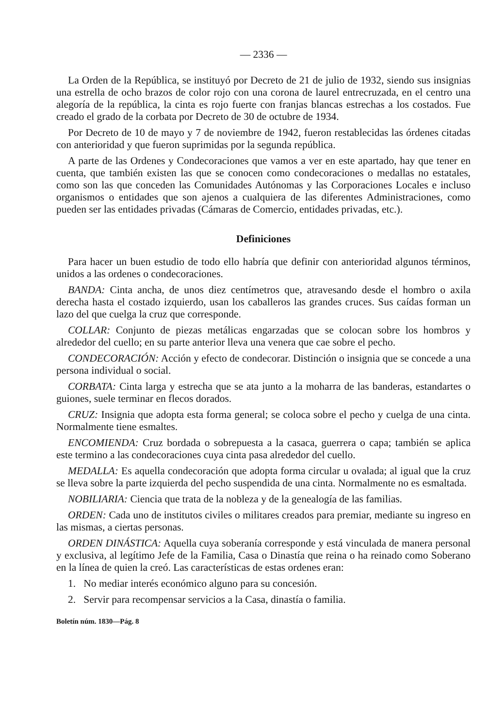— 2336 —
La Orden de la República, se instituyó por Decreto de 21 de julio de 1932, siendo sus insignias una estrella de ocho brazos de color rojo con una corona de laurel entrecruzada, en el centro una alegoría de la república, la cinta es rojo fuerte con franjas blancas estrechas a los costados. Fue creado el grado de la corbata por Decreto de 30 de octubre de 1934.
Por Decreto de 10 de mayo y 7 de noviembre de 1942, fueron restablecidas las órdenes citadas con anterioridad y que fueron suprimidas por la segunda república.
A parte de las Ordenes y Condecoraciones que vamos a ver en este apartado, hay que tener en cuenta, que también existen las que se conocen como condecoraciones o medallas no estatales, como son las que conceden las Comunidades Autónomas y las Corporaciones Locales e incluso organismos o entidades que son ajenos a cualquiera de las diferentes Administraciones, como pueden ser las entidades privadas (Cámaras de Comercio, entidades privadas, etc.).
Definiciones
Para hacer un buen estudio de todo ello habría que definir con anterioridad algunos términos, unidos a las ordenes o condecoraciones.
BANDA: Cinta ancha, de unos diez centímetros que, atravesando desde el hombro o axila derecha hasta el costado izquierdo, usan los caballeros las grandes cruces. Sus caídas forman un lazo del que cuelga la cruz que corresponde.
COLLAR: Conjunto de piezas metálicas engarzadas que se colocan sobre los hombros y alrededor del cuello; en su parte anterior lleva una venera que cae sobre el pecho.
CONDECORACIÓN: Acción y efecto de condecorar. Distinción o insignia que se concede a una persona individual o social.
CORBATA: Cinta larga y estrecha que se ata junto a la moharra de las banderas, estandartes o guiones, suele terminar en flecos dorados.
CRUZ: Insignia que adopta esta forma general; se coloca sobre el pecho y cuelga de una cinta. Normalmente tiene esmaltes.
ENCOMIENDA: Cruz bordada o sobrepuesta a la casaca, guerrera o capa; también se aplica este termino a las condecoraciones cuya cinta pasa alrededor del cuello.
MEDALLA: Es aquella condecoración que adopta forma circular u ovalada; al igual que la cruz se lleva sobre la parte izquierda del pecho suspendida de una cinta. Normalmente no es esmaltada.
NOBILIARIA: Ciencia que trata de la nobleza y de la genealogía de las familias.
ORDEN: Cada uno de institutos civiles o militares creados para premiar, mediante su ingreso en las mismas, a ciertas personas.
ORDEN DINÁSTICA: Aquella cuya soberanía corresponde y está vinculada de manera personal y exclusiva, al legítimo Jefe de la Familia, Casa o Dinastía que reina o ha reinado como Soberano en la línea de quien la creó. Las características de estas ordenes eran:
1. No mediar interés económico alguno para su concesión.
2. Servir para recompensar servicios a la Casa, dinastía o familia.
Boletín núm. 1830—Pág. 8